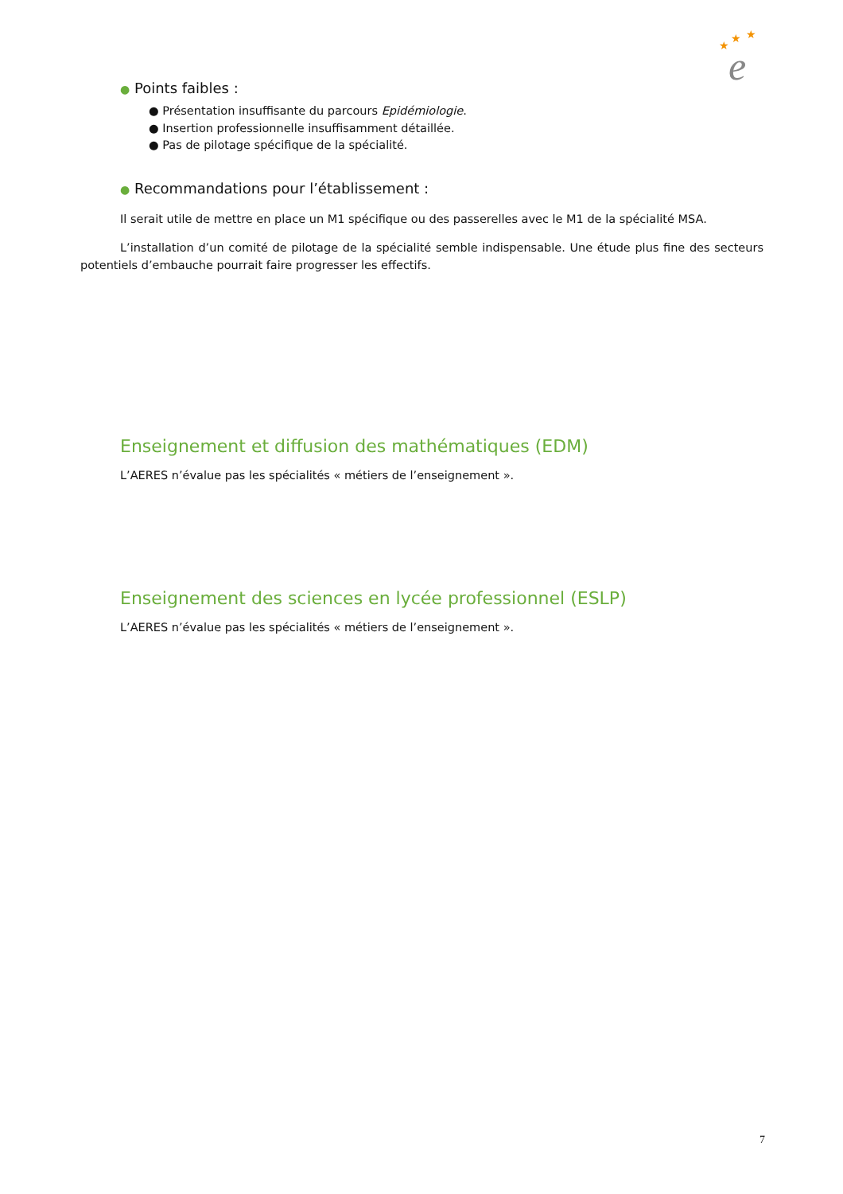★
★
★
e
● Points faibles :
● Présentation insuffisante du parcours Epidémiologie.
● Insertion professionnelle insuffisamment détaillée.
● Pas de pilotage spécifique de la spécialité.
● Recommandations pour l’établissement :
Il serait utile de mettre en place un M1 spécifique ou des passerelles avec le M1 de la spécialité MSA.
L’installation d’un comité de pilotage de la spécialité semble indispensable. Une étude plus fine des secteurs potentiels d’embauche pourrait faire progresser les effectifs.
Enseignement et diffusion des mathématiques (EDM)
L’AERES n’évalue pas les spécialités « métiers de l’enseignement ».
Enseignement des sciences en lycée professionnel (ESLP)
L’AERES n’évalue pas les spécialités « métiers de l’enseignement ».
7